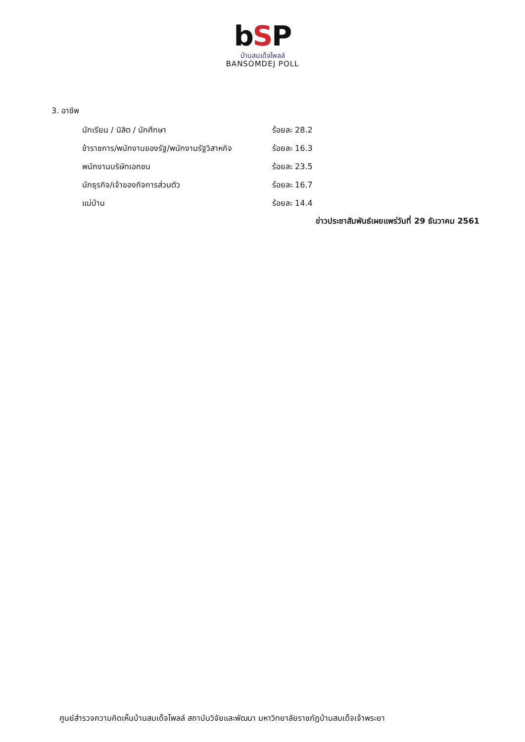bSP
บ้านสมเด็จโพลล์
BANSOMDEJ POLL
3. อาชีพ
| นักเรียน / นิสิต / นักศึกษา | ร้อยละ 28.2 |
| ข้าราชการ/พนักงานของรัฐ/พนักงานรัฐวิสาหกิจ | ร้อยละ 16.3 |
| พนักงานบริษัทเอกชน | ร้อยละ 23.5 |
| นักธุรกิจ/เจ้าของกิจการส่วนตัว | ร้อยละ 16.7 |
| แม่บ้าน | ร้อยละ 14.4 |
ข่าวประชาสัมพันธ์เผยแพร่วันที่ 29 ธันวาคม 2561
ศูนย์สำรวจความคิดเห็นบ้านสมเด็จโพลล์ สถาบันวิจัยและพัฒนา มหาวิทยาลัยราชภัฏบ้านสมเด็จเจ้าพระยา